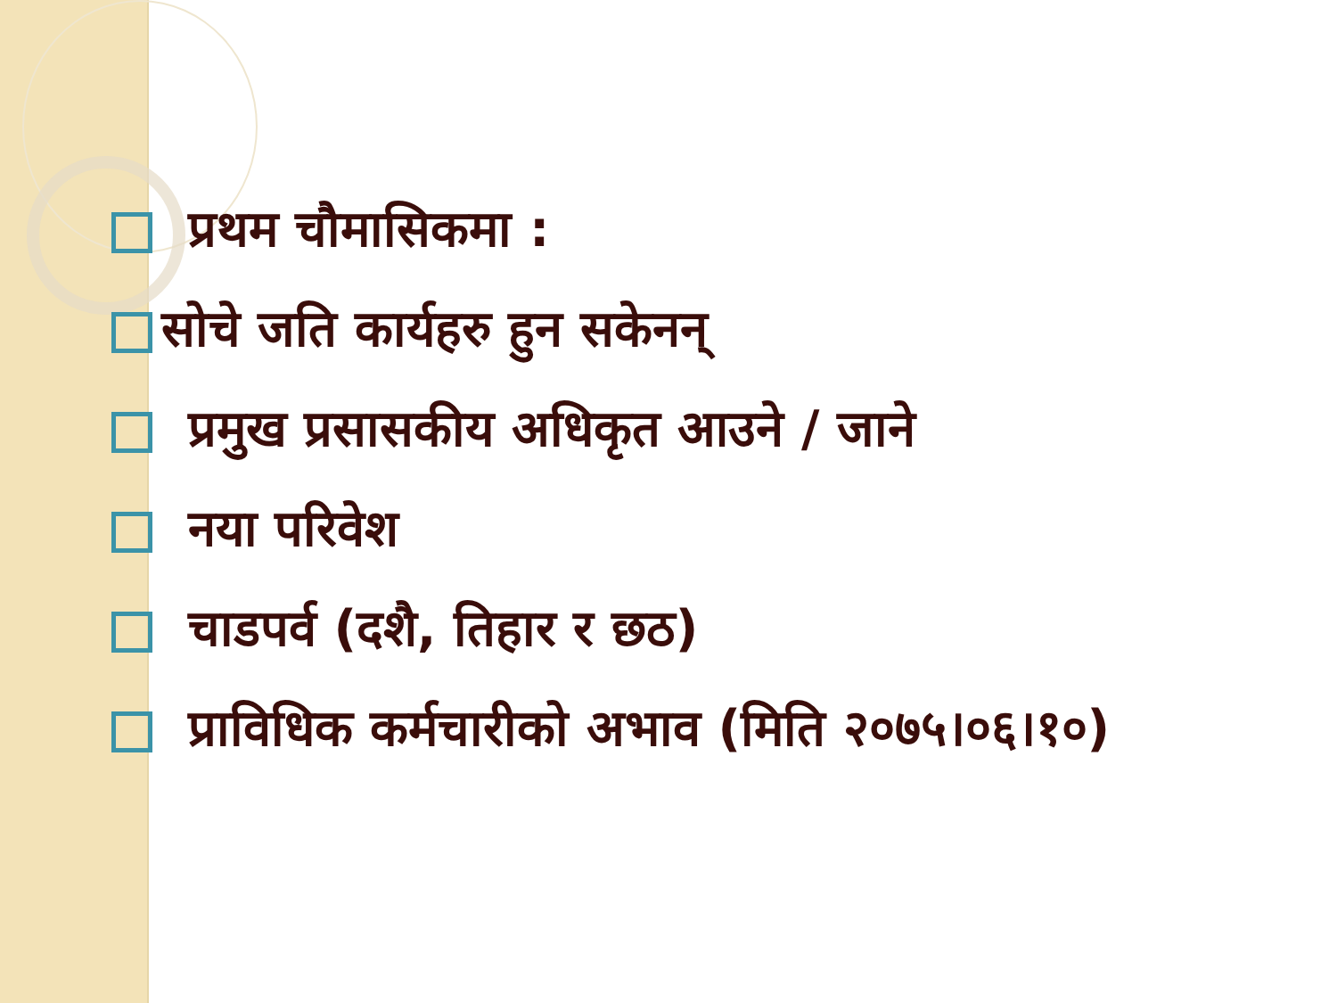प्रथम चौमासिकमा :
सोचे जति कार्यहरु हुन सकेनन्
प्रमुख प्रसासकीय अधिकृत आउने / जाने
नया परिवेश
चाडपर्व (दशै, तिहार र छठ)
प्राविधिक कर्मचारीको अभाव (मिति २०७५।०६।१०)